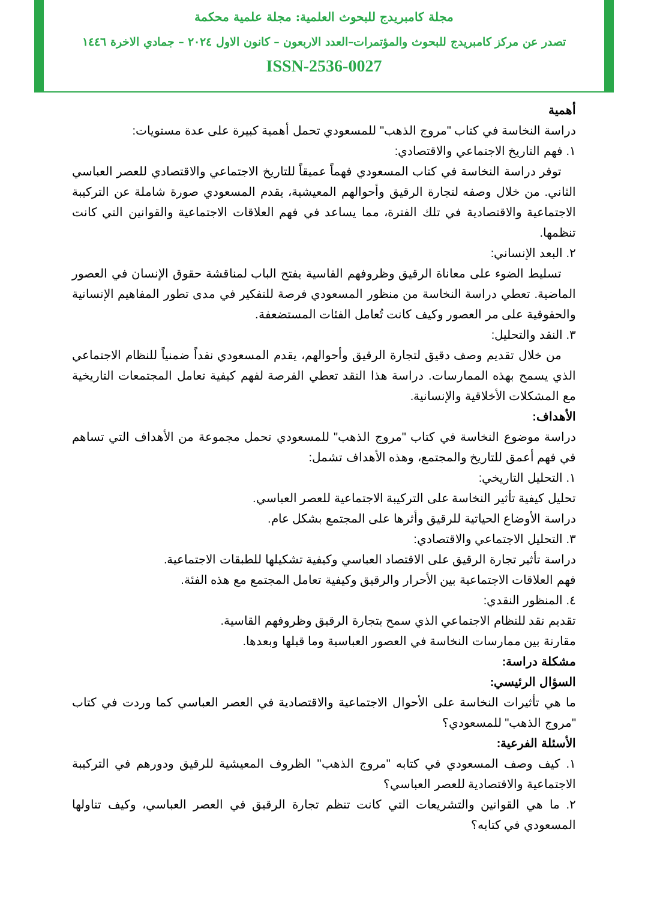مجلة كامبريدج للبحوث العلمية: مجلة علمية محكمة
تصدر عن مركز كامبريدج للبحوث والمؤتمرات–العدد الاربعون – كانون الاول ٢٠٢٤ – جمادي الاخرة ١٤٤٦
ISSN-2536-0027
أهمية
دراسة النخاسة في كتاب "مروج الذهب" للمسعودي تحمل أهمية كبيرة على عدة مستويات:
١. فهم التاريخ الاجتماعي والاقتصادي:
توفر دراسة النخاسة في كتاب المسعودي فهماً عميقاً للتاريخ الاجتماعي والاقتصادي للعصر العباسي الثاني. من خلال وصفه لتجارة الرقيق وأحوالهم المعيشية، يقدم المسعودي صورة شاملة عن التركيبة الاجتماعية والاقتصادية في تلك الفترة، مما يساعد في فهم العلاقات الاجتماعية والقوانين التي كانت تنظمها.
٢. البعد الإنساني:
تسليط الضوء على معاناة الرقيق وظروفهم القاسية يفتح الباب لمناقشة حقوق الإنسان في العصور الماضية. تعطي دراسة النخاسة من منظور المسعودي فرصة للتفكير في مدى تطور المفاهيم الإنسانية والحقوقية على مر العصور وكيف كانت تُعامل الفئات المستضعفة.
٣. النقد والتحليل:
من خلال تقديم وصف دقيق لتجارة الرقيق وأحوالهم، يقدم المسعودي نقداً ضمنياً للنظام الاجتماعي الذي يسمح بهذه الممارسات. دراسة هذا النقد تعطي الفرصة لفهم كيفية تعامل المجتمعات التاريخية مع المشكلات الأخلاقية والإنسانية.
الأهداف:
دراسة موضوع النخاسة في كتاب "مروج الذهب" للمسعودي تحمل مجموعة من الأهداف التي تساهم في فهم أعمق للتاريخ والمجتمع، وهذه الأهداف تشمل:
١. التحليل التاريخي:
تحليل كيفية تأثير النخاسة على التركيبة الاجتماعية للعصر العباسي.
دراسة الأوضاع الحياتية للرقيق وأثرها على المجتمع بشكل عام.
٣. التحليل الاجتماعي والاقتصادي:
دراسة تأثير تجارة الرقيق على الاقتصاد العباسي وكيفية تشكيلها للطبقات الاجتماعية.
فهم العلاقات الاجتماعية بين الأحرار والرقيق وكيفية تعامل المجتمع مع هذه الفئة.
٤. المنظور النقدي:
تقديم نقد للنظام الاجتماعي الذي سمح بتجارة الرقيق وظروفهم القاسية.
مقارنة بين ممارسات النخاسة في العصور العباسية وما قبلها وبعدها.
مشكلة دراسة:
السؤال الرئيسي:
ما هي تأثيرات النخاسة على الأحوال الاجتماعية والاقتصادية في العصر العباسي كما وردت في كتاب "مروج الذهب" للمسعودي؟
الأسئلة الفرعية:
١. كيف وصف المسعودي في كتابه "مروج الذهب" الظروف المعيشية للرقيق ودورهم في التركيبة الاجتماعية والاقتصادية للعصر العباسي؟
٢. ما هي القوانين والتشريعات التي كانت تنظم تجارة الرقيق في العصر العباسي، وكيف تناولها المسعودي في كتابه؟